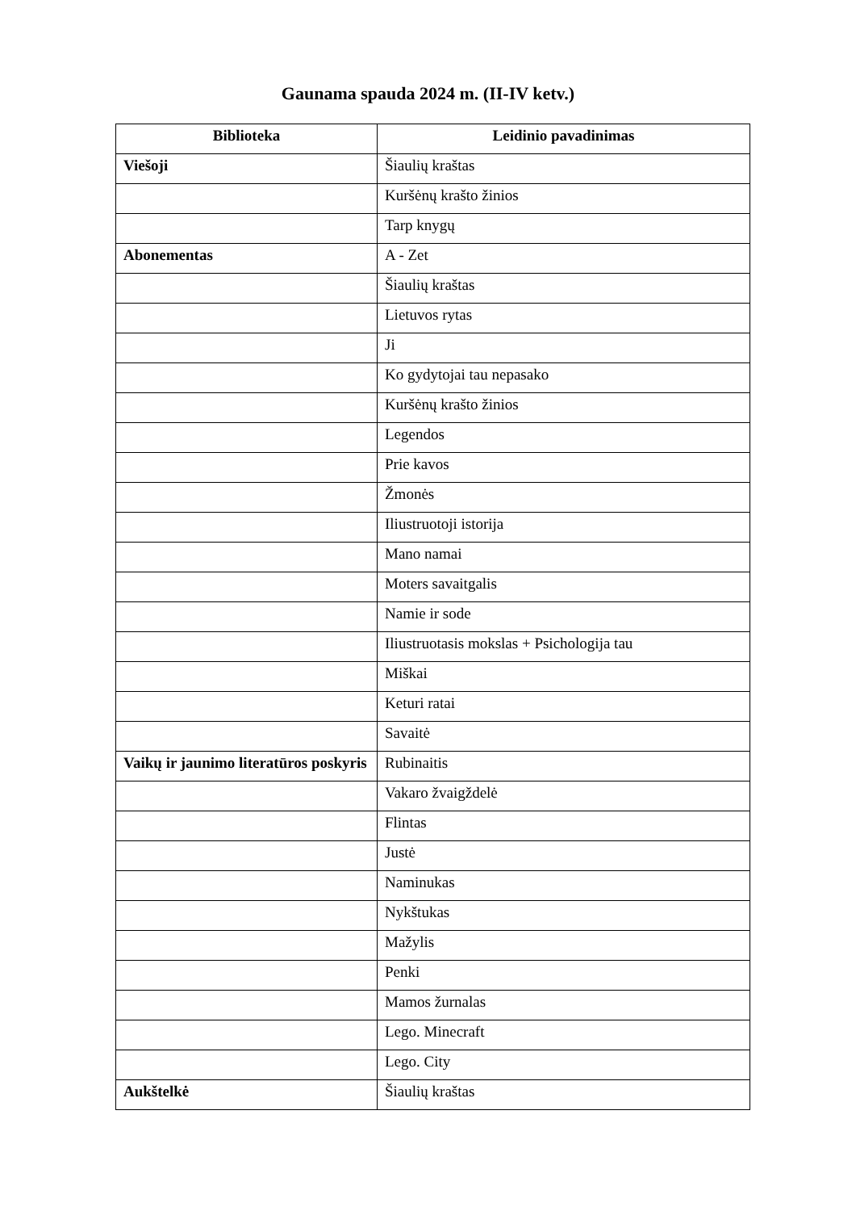Gaunama spauda 2024 m. (II-IV ketv.)
| Biblioteka | Leidinio pavadinimas |
| --- | --- |
| Viešoji | Šiaulių kraštas |
| | Kuršėnų krašto žinios |
| | Tarp knygų |
| Abonementas | A - Zet |
| | Šiaulių kraštas |
| | Lietuvos rytas |
| | Ji |
| | Ko gydytojai tau nepasako |
| | Kuršėnų krašto žinios |
| | Legendos |
| | Prie kavos |
| | Žmonės |
| | Iliustruotoji istorija |
| | Mano namai |
| | Moters savaitgalis |
| | Namie ir sode |
| | Iliustruotasis mokslas + Psichologija tau |
| | Miškai |
| | Keturi ratai |
| | Savaitė |
| Vaikų ir jaunimo literatūros poskyris | Rubinaitis |
| | Vakaro žvaigždelė |
| | Flintas |
| | Justė |
| | Naminukas |
| | Nykštukas |
| | Mažylis |
| | Penki |
| | Mamos žurnalas |
| | Lego. Minecraft |
| | Lego. City |
| Aukštelkė | Šiaulių kraštas |